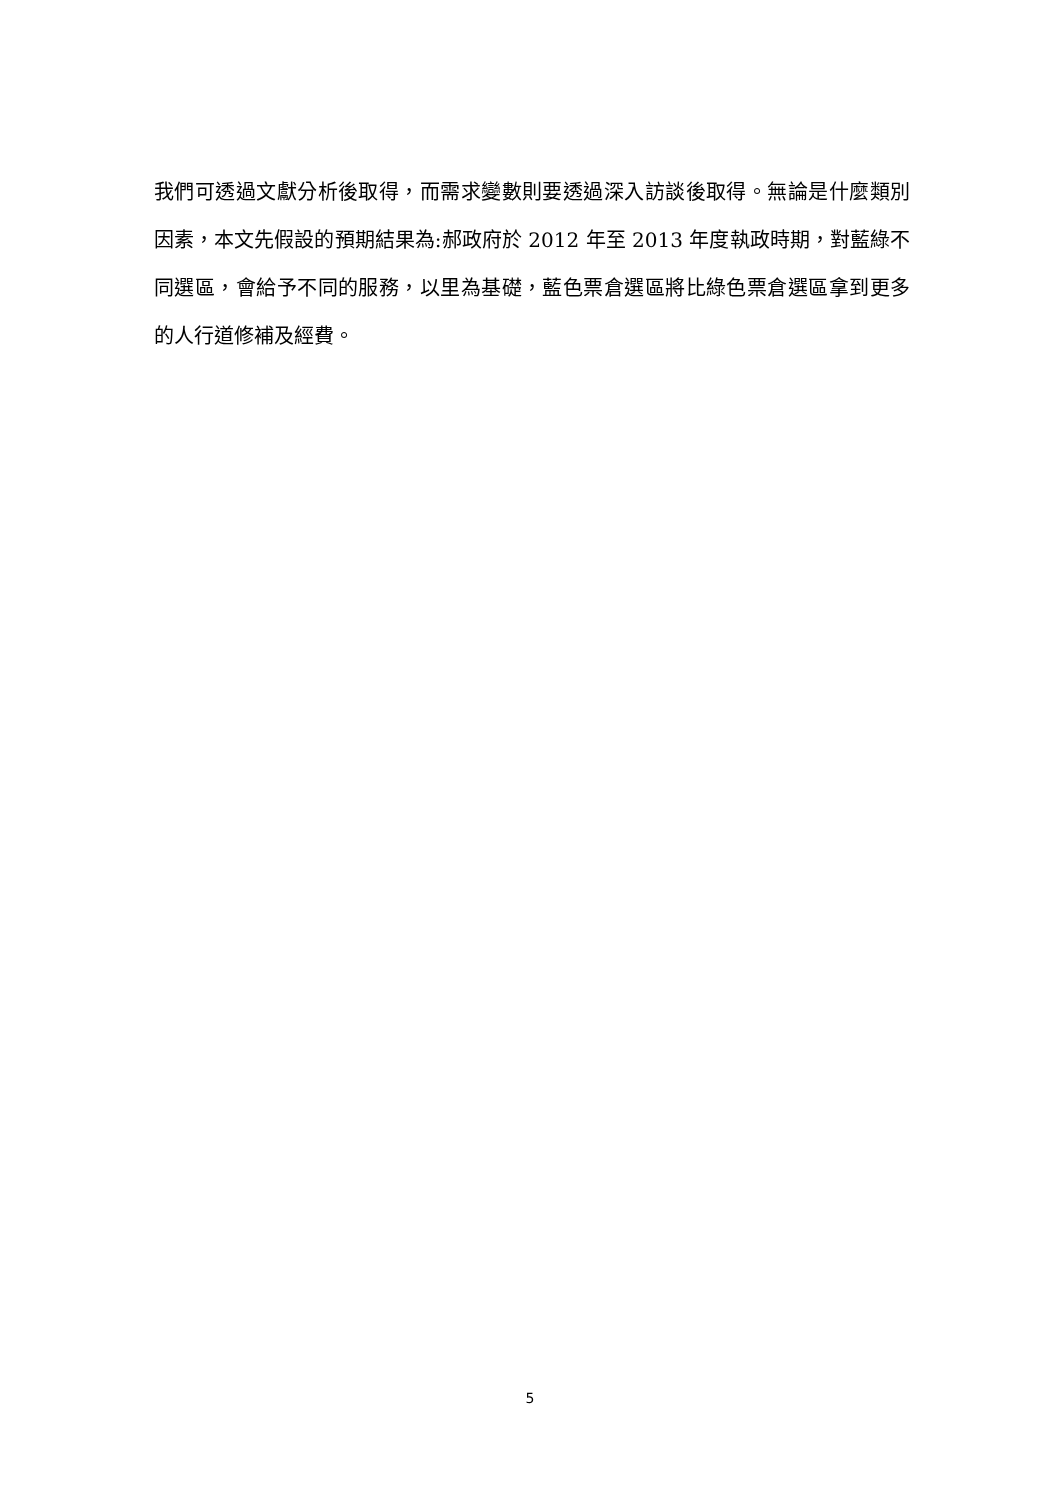我們可透過文獻分析後取得，而需求變數則要透過深入訪談後取得。無論是什麼類別因素，本文先假設的預期結果為:郝政府於 2012 年至 2013 年度執政時期，對藍綠不同選區，會給予不同的服務，以里為基礎，藍色票倉選區將比綠色票倉選區拿到更多的人行道修補及經費。
5